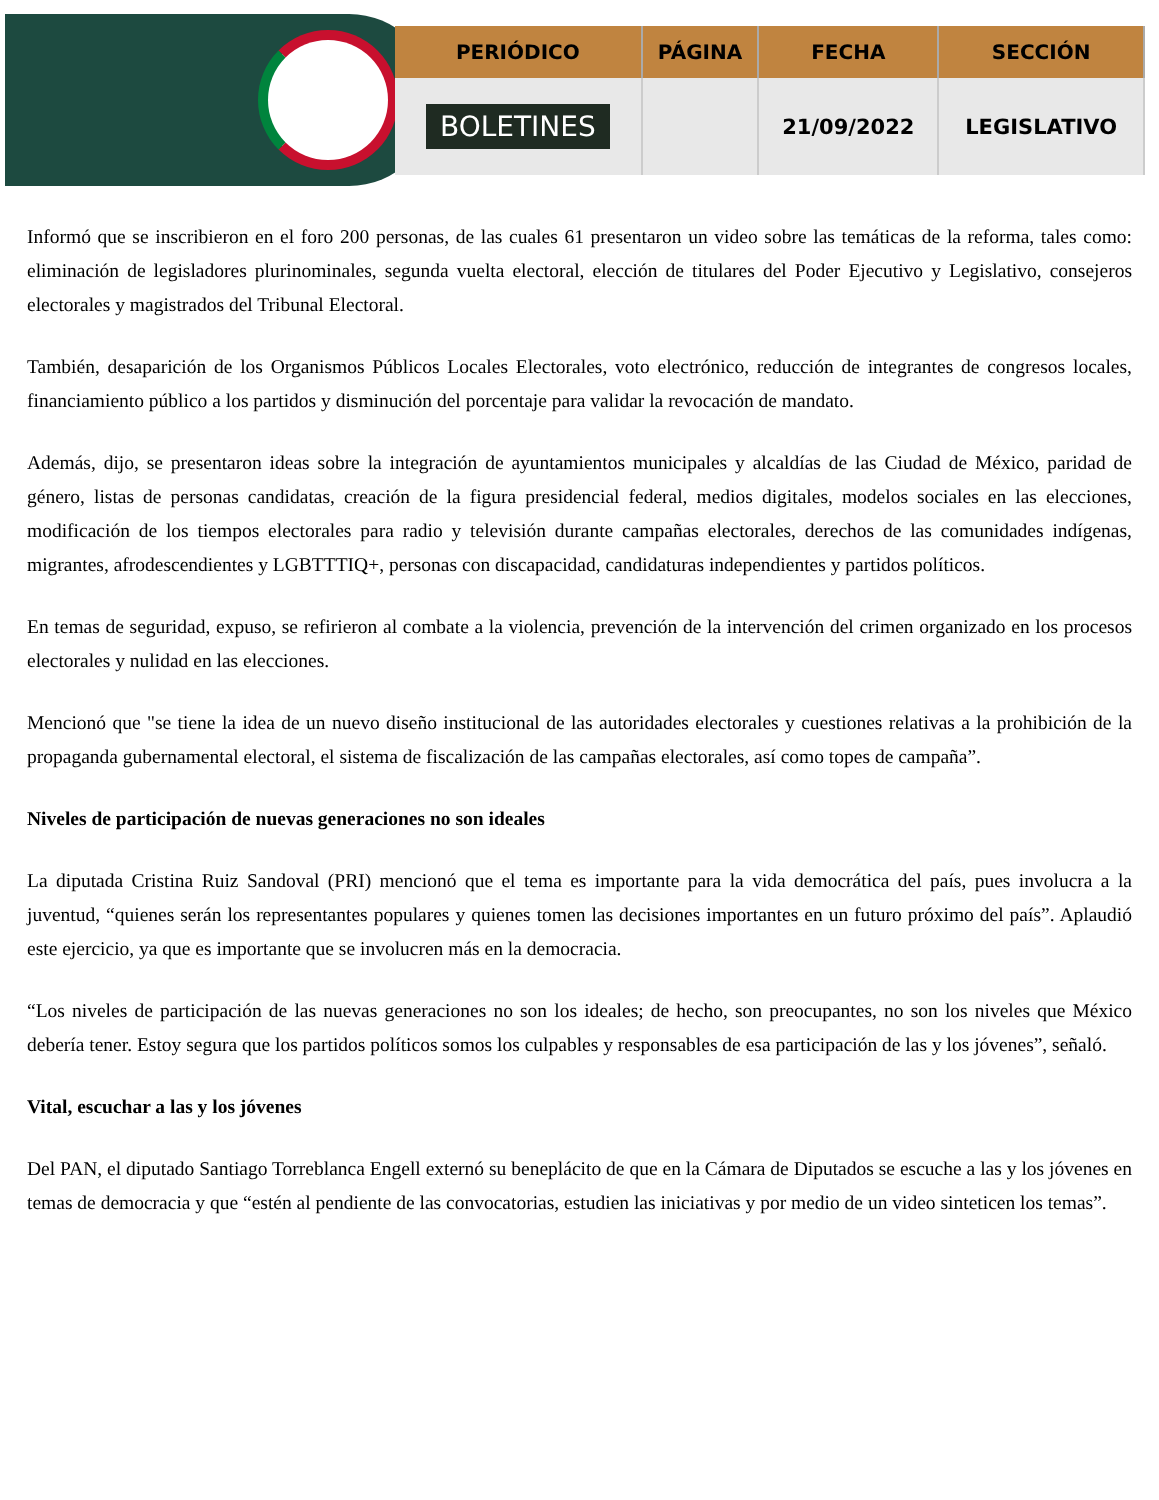| PERIÓDICO | PÁGINA | FECHA | SECCIÓN |
| --- | --- | --- | --- |
| BOLETINES | | 21/09/2022 | LEGISLATIVO |
Informó que se inscribieron en el foro 200 personas, de las cuales 61 presentaron un video sobre las temáticas de la reforma, tales como: eliminación de legisladores plurinominales, segunda vuelta electoral, elección de titulares del Poder Ejecutivo y Legislativo, consejeros electorales y magistrados del Tribunal Electoral.
También, desaparición de los Organismos Públicos Locales Electorales, voto electrónico, reducción de integrantes de congresos locales, financiamiento público a los partidos y disminución del porcentaje para validar la revocación de mandato.
Además, dijo, se presentaron ideas sobre la integración de ayuntamientos municipales y alcaldías de las Ciudad de México, paridad de género, listas de personas candidatas, creación de la figura presidencial federal, medios digitales, modelos sociales en las elecciones, modificación de los tiempos electorales para radio y televisión durante campañas electorales, derechos de las comunidades indígenas, migrantes, afrodescendientes y LGBTTTIQ+, personas con discapacidad, candidaturas independientes y partidos políticos.
En temas de seguridad, expuso, se refirieron al combate a la violencia, prevención de la intervención del crimen organizado en los procesos electorales y nulidad en las elecciones.
Mencionó que "se tiene la idea de un nuevo diseño institucional de las autoridades electorales y cuestiones relativas a la prohibición de la propaganda gubernamental electoral, el sistema de fiscalización de las campañas electorales, así como topes de campaña”.
Niveles de participación de nuevas generaciones no son ideales
La diputada Cristina Ruiz Sandoval (PRI) mencionó que el tema es importante para la vida democrática del país, pues involucra a la juventud, “quienes serán los representantes populares y quienes tomen las decisiones importantes en un futuro próximo del país”. Aplaudió este ejercicio, ya que es importante que se involucren más en la democracia.
“Los niveles de participación de las nuevas generaciones no son los ideales; de hecho, son preocupantes, no son los niveles que México debería tener. Estoy segura que los partidos políticos somos los culpables y responsables de esa participación de las y los jóvenes”, señaló.
Vital, escuchar a las y los jóvenes
Del PAN, el diputado Santiago Torreblanca Engell externó su beneplácito de que en la Cámara de Diputados se escuche a las y los jóvenes en temas de democracia y que “estén al pendiente de las convocatorias, estudien las iniciativas y por medio de un video sinteticen los temas”.